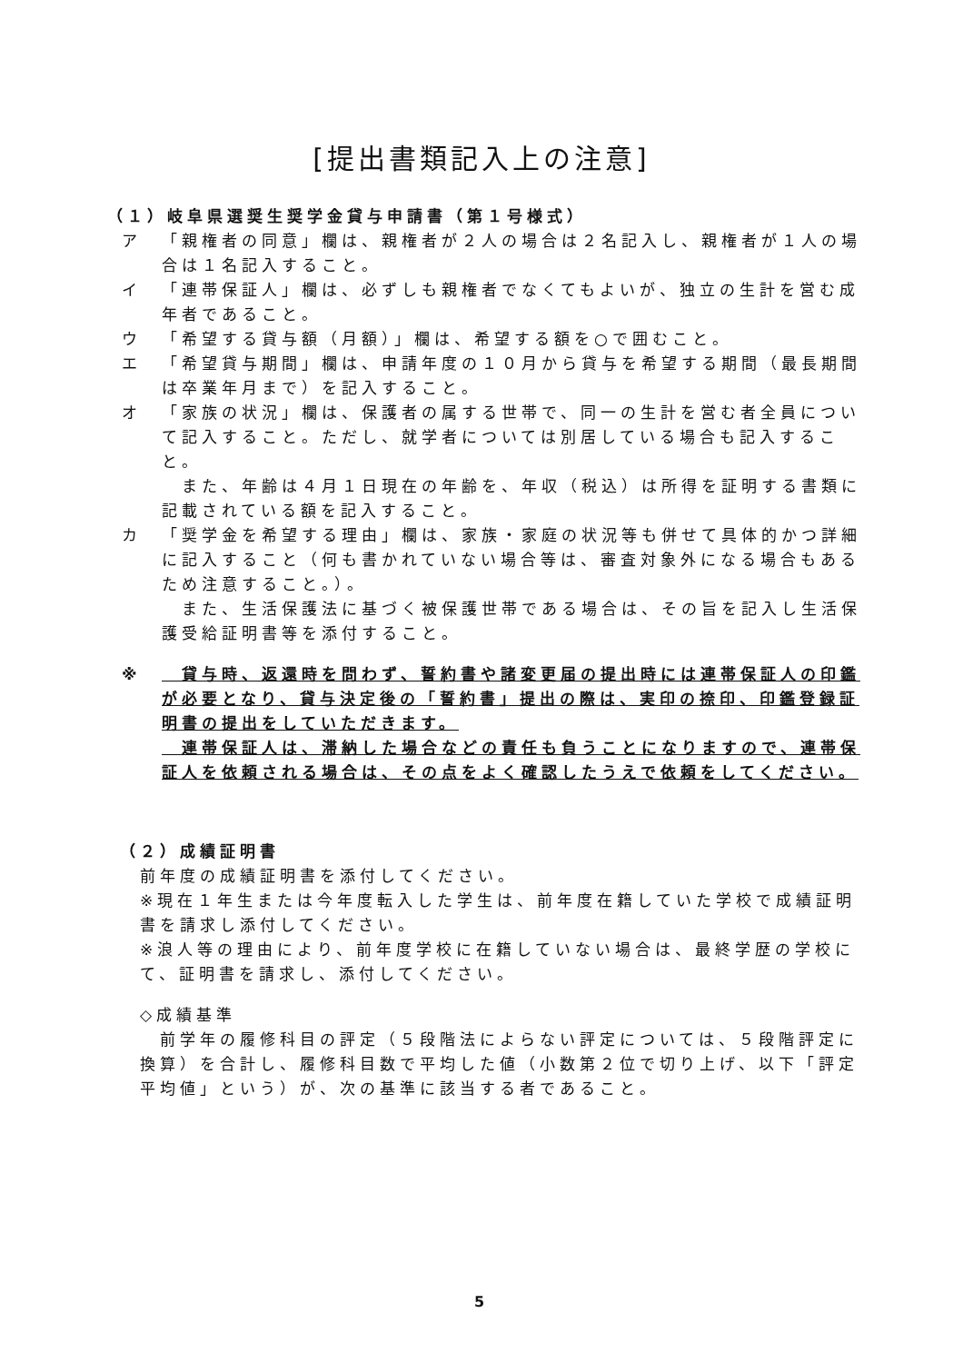[提出書類記入上の注意]
（１）岐阜県選奨生奨学金貸与申請書（第１号様式）
ア 「親権者の同意」欄は、親権者が２人の場合は２名記入し、親権者が１人の場合は１名記入すること。
イ 「連帯保証人」欄は、必ずしも親権者でなくてもよいが、独立の生計を営む成年者であること。
ウ 「希望する貸与額（月額）」欄は、希望する額を○で囲むこと。
エ 「希望貸与期間」欄は、申請年度の１０月から貸与を希望する期間（最長期間は卒業年月まで）を記入すること。
オ 「家族の状況」欄は、保護者の属する世帯で、同一の生計を営む者全員について記入すること。ただし、就学者については別居している場合も記入すること。
　また、年齢は４月１日現在の年齢を、年収（税込）は所得を証明する書類に記載されている額を記入すること。
カ 「奨学金を希望する理由」欄は、家族・家庭の状況等も併せて具体的かつ詳細に記入すること（何も書かれていない場合等は、審査対象外になる場合もあるため注意すること。）。
　また、生活保護法に基づく被保護世帯である場合は、その旨を記入し生活保護受給証明書等を添付すること。
※　貸与時、返還時を問わず、誓約書や諸変更届の提出時には連帯保証人の印鑑が必要となり、貸与決定後の「誓約書」提出の際は、実印の捺印、印鑑登録証明書の提出をしていただきます。
　連帯保証人は、滞納した場合などの責任も負うことになりますので、連帯保証人を依頼される場合は、その点をよく確認したうえで依頼をしてください。
（２）成績証明書
前年度の成績証明書を添付してください。
※現在１年生または今年度転入した学生は、前年度在籍していた学校で成績証明書を請求し添付してください。
※浪人等の理由により、前年度学校に在籍していない場合は、最終学歴の学校にて、証明書を請求し、添付してください。
◇成績基準
　前学年の履修科目の評定（５段階法によらない評定については、５段階評定に換算）を合計し、履修科目数で平均した値（小数第２位で切り上げ、以下「評定平均値」という）が、次の基準に該当する者であること。
5